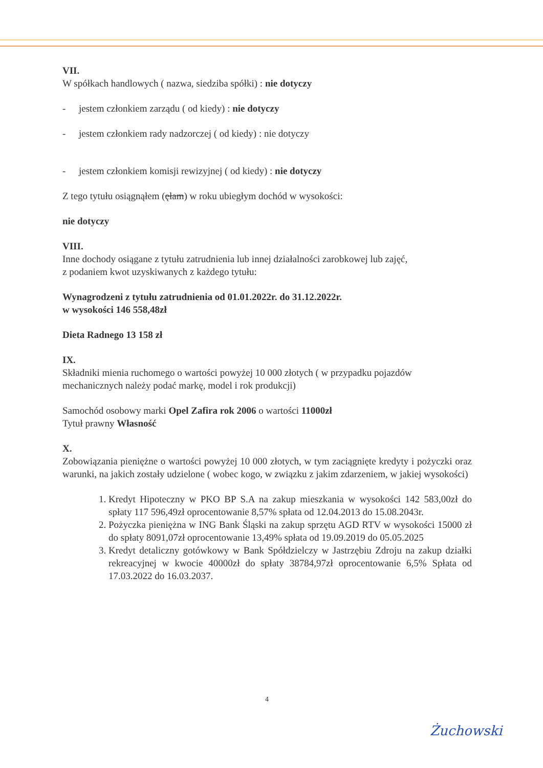VII.
W spółkach handlowych ( nazwa, siedziba spółki) : nie dotyczy
- jestem członkiem zarządu ( od kiedy) : nie dotyczy
- jestem członkiem rady nadzorczej ( od kiedy) : nie dotyczy
- jestem członkiem komisji rewizyjnej ( od kiedy) : nie dotyczy
Z tego tytułu osiągnąłem (ęłam) w roku ubiegłym dochód w wysokości:
nie dotyczy
VIII.
Inne dochody osiągane z tytułu zatrudnienia lub innej działalności zarobkowej lub zajęć,
z podaniem kwot uzyskiwanych z każdego tytułu:
Wynagrodzeni z tytułu zatrudnienia od 01.01.2022r. do 31.12.2022r.
w wysokości 146 558,48zł
Dieta Radnego 13 158 zł
IX.
Składniki mienia ruchomego o wartości powyżej 10 000 złotych ( w przypadku pojazdów mechanicznych należy podać markę, model i rok produkcji)
Samochód osobowy marki Opel Zafira rok 2006 o wartości 11000zł
Tytuł prawny Własność
X.
Zobowiązania pieniężne o wartości powyżej 10 000 złotych, w tym zaciągnięte kredyty i pożyczki oraz warunki, na jakich zostały udzielone ( wobec kogo, w związku z jakim zdarzeniem, w jakiej wysokości)
1. Kredyt Hipoteczny w PKO BP S.A na zakup mieszkania w wysokości 142 583,00zł do spłaty 117 596,49zł oprocentowanie 8,57% spłata od 12.04.2013 do 15.08.2043r.
2. Pożyczka pieniężna w ING Bank Śląski na zakup sprzętu AGD RTV w wysokości 15000 zł do spłaty 8091,07zł oprocentowanie 13,49% spłata od 19.09.2019 do 05.05.2025
3. Kredyt detaliczny gotówkowy w Bank Spółdzielczy w Jastrzębiu Zdroju na zakup działki rekreacyjnej w kwocie 40000zł do spłaty 38784,97zł oprocentowanie 6,5% Spłata od 17.03.2022 do 16.03.2037.
4
Żuchowski